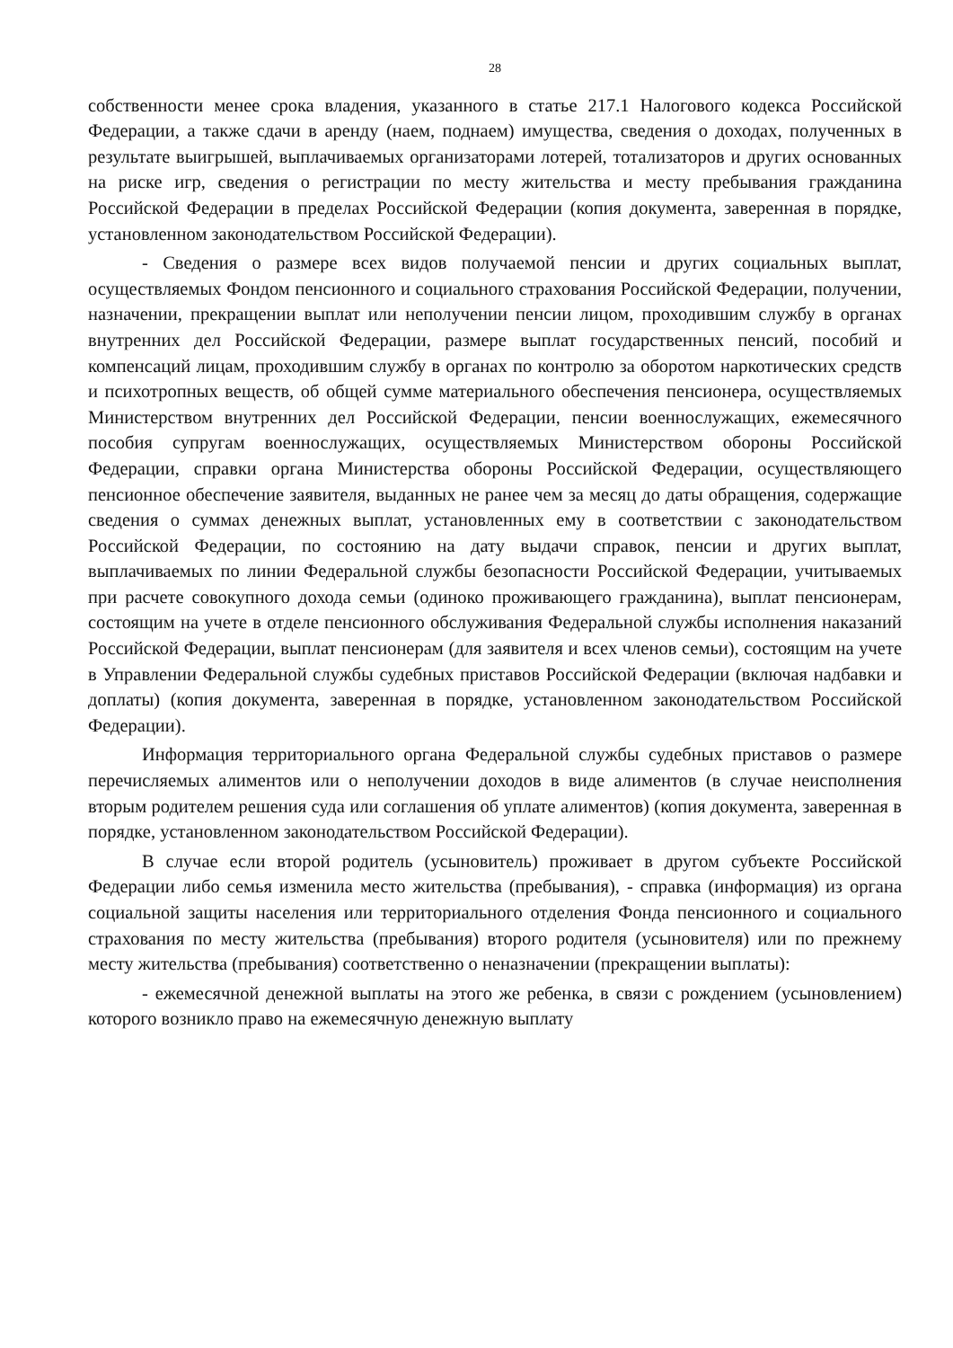28
собственности менее срока владения, указанного в статье 217.1 Налогового кодекса Российской Федерации, а также сдачи в аренду (наем, поднаем) имущества, сведения о доходах, полученных в результате выигрышей, выплачиваемых организаторами лотерей, тотализаторов и других основанных на риске игр, сведения о регистрации по месту жительства и месту пребывания гражданина Российской Федерации в пределах Российской Федерации (копия документа, заверенная в порядке, установленном законодательством Российской Федерации).
- Сведения о размере всех видов получаемой пенсии и других социальных выплат, осуществляемых Фондом пенсионного и социального страхования Российской Федерации, получении, назначении, прекращении выплат или неполучении пенсии лицом, проходившим службу в органах внутренних дел Российской Федерации, размере выплат государственных пенсий, пособий и компенсаций лицам, проходившим службу в органах по контролю за оборотом наркотических средств и психотропных веществ, об общей сумме материального обеспечения пенсионера, осуществляемых Министерством внутренних дел Российской Федерации, пенсии военнослужащих, ежемесячного пособия супругам военнослужащих, осуществляемых Министерством обороны Российской Федерации, справки органа Министерства обороны Российской Федерации, осуществляющего пенсионное обеспечение заявителя, выданных не ранее чем за месяц до даты обращения, содержащие сведения о суммах денежных выплат, установленных ему в соответствии с законодательством Российской Федерации, по состоянию на дату выдачи справок, пенсии и других выплат, выплачиваемых по линии Федеральной службы безопасности Российской Федерации, учитываемых при расчете совокупного дохода семьи (одиноко проживающего гражданина), выплат пенсионерам, состоящим на учете в отделе пенсионного обслуживания Федеральной службы исполнения наказаний Российской Федерации, выплат пенсионерам (для заявителя и всех членов семьи), состоящим на учете в Управлении Федеральной службы судебных приставов Российской Федерации (включая надбавки и доплаты) (копия документа, заверенная в порядке, установленном законодательством Российской Федерации).
Информация территориального органа Федеральной службы судебных приставов о размере перечисляемых алиментов или о неполучении доходов в виде алиментов (в случае неисполнения вторым родителем решения суда или соглашения об уплате алиментов) (копия документа, заверенная в порядке, установленном законодательством Российской Федерации).
В случае если второй родитель (усыновитель) проживает в другом субъекте Российской Федерации либо семья изменила место жительства (пребывания), - справка (информация) из органа социальной защиты населения или территориального отделения Фонда пенсионного и социального страхования по месту жительства (пребывания) второго родителя (усыновителя) или по прежнему месту жительства (пребывания) соответственно о неназначении (прекращении выплаты):
- ежемесячной денежной выплаты на этого же ребенка, в связи с рождением (усыновлением) которого возникло право на ежемесячную денежную выплату